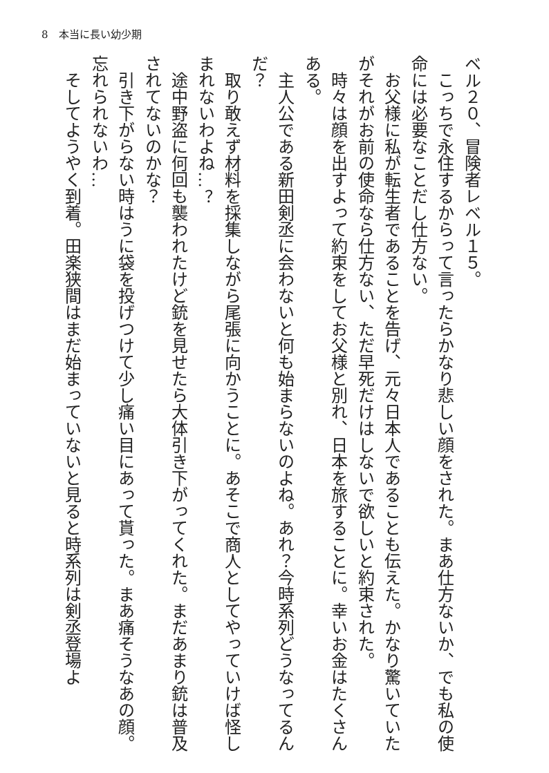8　本当に長い幼少期
ベル２０、冒険者レベル１５。
　こっちで永住するからって言ったらかなり悲しい顔をされた。まあ仕方ないか、でも私の使命には必要なことだし仕方ない。
　お父様に私が転生者であることを告げ、元々日本人であることも伝えた。かなり驚いていたがそれがお前の使命なら仕方ない、ただ早死だけはしないで欲しいと約束された。
　時々は顔を出すよって約束をしてお父様と別れ、日本を旅することに。幸いお金はたくさんある。
　主人公である新田剣丞に会わないと何も始まらないのよね。あれ？今時系列どうなってるんだ？
　取り敢えず材料を採集しながら尾張に向かうことに。あそこで商人としてやっていけば怪しまれないわよね…？
　途中野盗に何回も襲われたけど銃を見せたら大体引き下がってくれた。まだあまり銃は普及されてないのかな？
　引き下がらない時はうに袋を投げつけて少し痛い目にあって貰った。まあ痛そうなあの顔。忘れられないわ…
　そしてようやく到着。田楽狭間はまだ始まっていないと見ると時系列は剣丞登場よ